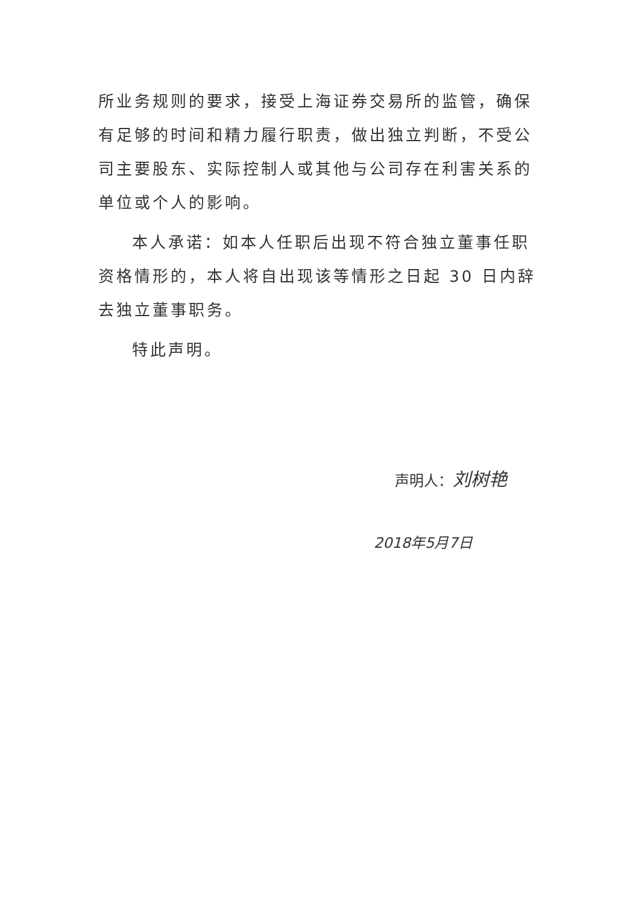所业务规则的要求，接受上海证券交易所的监管，确保有足够的时间和精力履行职责，做出独立判断，不受公司主要股东、实际控制人或其他与公司存在利害关系的单位或个人的影响。
本人承诺：如本人任职后出现不符合独立董事任职资格情形的，本人将自出现该等情形之日起 30 日内辞去独立董事职务。
特此声明。
声明人：刘树艳
2018年5月7日